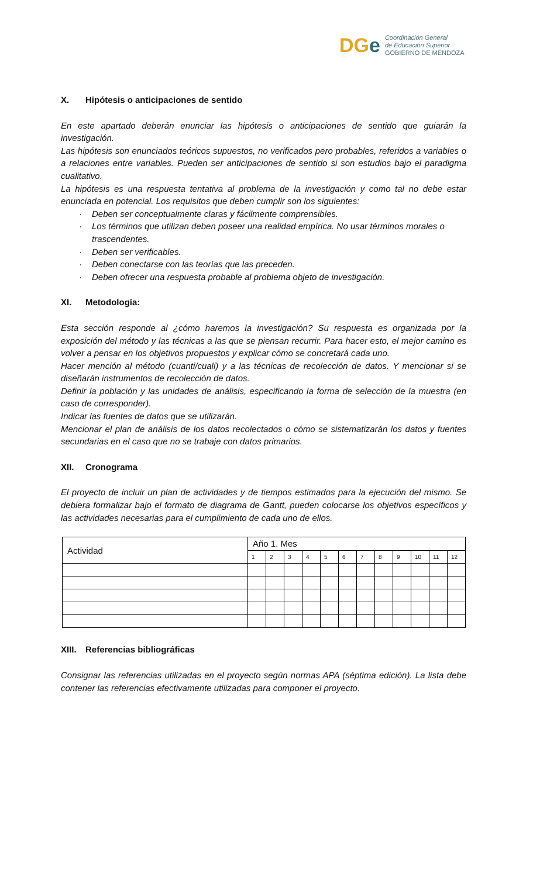DGe
Coordinación General
de Educación Superior
GOBIERNO DE MENDOZA
X. Hipótesis o anticipaciones de sentido
En este apartado deberán enunciar las hipótesis o anticipaciones de sentido que guiarán la investigación.
Las hipótesis son enunciados teóricos supuestos, no verificados pero probables, referidos a variables o a relaciones entre variables. Pueden ser anticipaciones de sentido si son estudios bajo el paradigma cualitativo.
La hipótesis es una respuesta tentativa al problema de la investigación y como tal no debe estar enunciada en potencial. Los requisitos que deben cumplir son los siguientes:
· Deben ser conceptualmente claras y fácilmente comprensibles.
· Los términos que utilizan deben poseer una realidad empírica. No usar términos morales o trascendentes.
· Deben ser verificables.
· Deben conectarse con las teorías que las preceden.
· Deben ofrecer una respuesta probable al problema objeto de investigación.
XI. Metodología:
Esta sección responde al ¿cómo haremos la investigación? Su respuesta es organizada por la exposición del método y las técnicas a las que se piensan recurrir. Para hacer esto, el mejor camino es volver a pensar en los objetivos propuestos y explicar cómo se concretará cada uno.
Hacer mención al método (cuanti/cuali) y a las técnicas de recolección de datos. Y mencionar si se diseñarán instrumentos de recolección de datos.
Definir la población y las unidades de análisis, especificando la forma de selección de la muestra (en caso de corresponder).
Indicar las fuentes de datos que se utilizarán.
Mencionar el plan de análisis de los datos recolectados o cómo se sistematizarán los datos y fuentes secundarias en el caso que no se trabaje con datos primarios.
XII. Cronograma
El proyecto de incluir un plan de actividades y de tiempos estimados para la ejecución del mismo. Se debiera formalizar bajo el formato de diagrama de Gantt, pueden colocarse los objetivos específicos y las actividades necesarias para el cumplimiento de cada uno de ellos.
| Actividad | Año 1. Mes | | | | | | | | | | | |
| | 1 | 2 | 3 | 4 | 5 | 6 | 7 | 8 | 9 | 10 | 11 | 12 |
XIII. Referencias bibliográficas
Consignar las referencias utilizadas en el proyecto según normas APA (séptima edición). La lista debe contener las referencias efectivamente utilizadas para componer el proyecto.